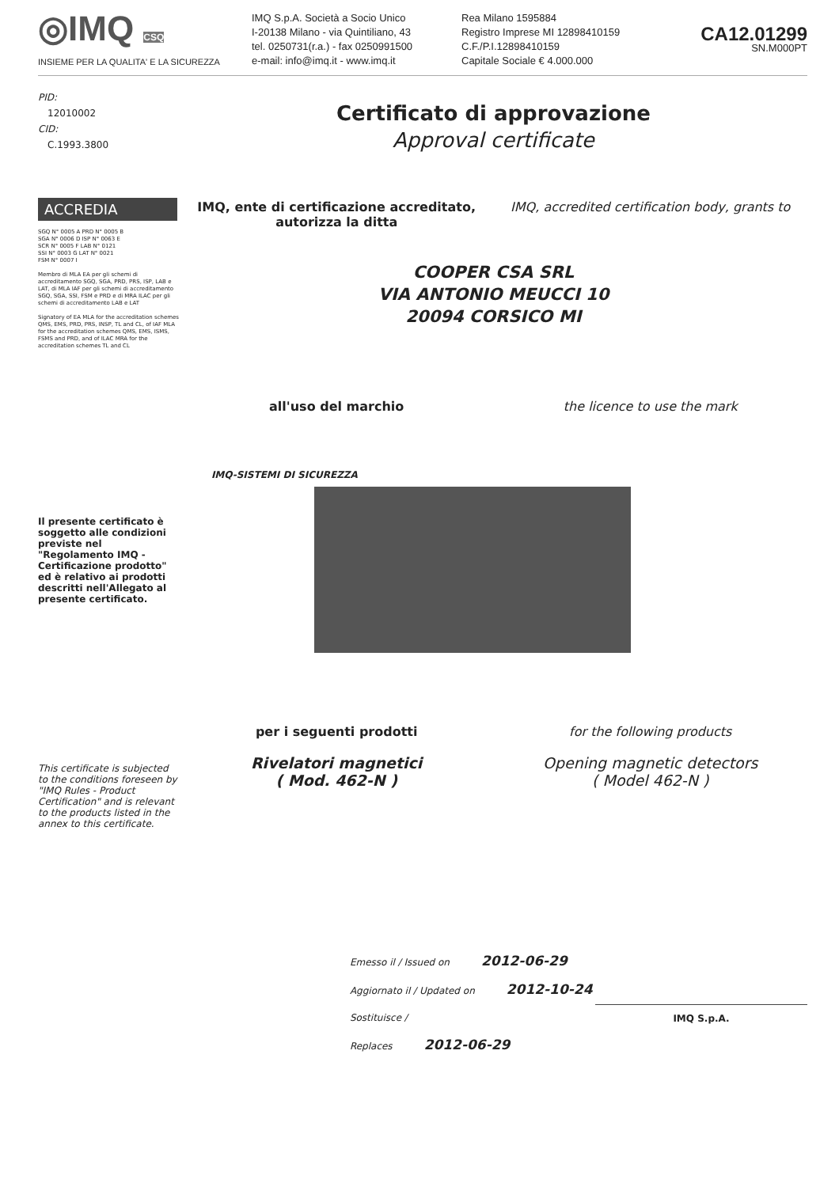◎IMQ CSQ
INSIEME PER LA QUALITA' E LA SICUREZZA
IMQ S.p.A. Società a Socio Unico
I-20138 Milano - via Quintiliano, 43
tel. 0250731(r.a.) - fax 0250991500
e-mail: info@imq.it - www.imq.it
Rea Milano 1595884
Registro Imprese MI 12898410159
C.F./P.I.12898410159
Capitale Sociale € 4.000.000
CA12.01299
SN.M000PT
PID:
12010002
CID:
C.1993.3800
ACCREDIA
SGQ N° 0005 A PRD N° 0005 B
SGA N° 0006 D ISP N° 0063 E
SCR N° 0005 F LAB N° 0121
SSI N° 0003 G LAT N° 0021
FSM N° 0007 I
Membro di MLA EA per gli schemi di accreditamento SGQ, SGA, PRD, PRS, ISP, LAB e LAT, di MLA IAF per gli schemi di accreditamento SGQ, SGA, SSI, FSM e PRD e di MRA ILAC per gli schemi di accreditamento LAB e LAT
Signatory of EA MLA for the accreditation schemes QMS, EMS, PRD, PRS, INSP, TL and CL, of IAF MLA for the accreditation schemes QMS, EMS, ISMS, FSMS and PRD, and of ILAC MRA for the accreditation schemes TL and CL
Il presente certificato è soggetto alle condizioni previste nel "Regolamento IMQ - Certificazione prodotto" ed è relativo ai prodotti descritti nell'Allegato al presente certificato.
This certificate is subjected to the conditions foreseen by "IMQ Rules - Product Certification" and is relevant to the products listed in the annex to this certificate.
Certificato di approvazione
Approval certificate
IMQ, ente di certificazione accreditato, autorizza la ditta
IMQ, accredited certification body, grants to
COOPER CSA SRL
VIA ANTONIO MEUCCI 10
20094 CORSICO MI
all'uso del marchio the licence to use the mark
IMQ-SISTEMI DI SICUREZZA
per i seguenti prodotti
Rivelatori magnetici
( Mod. 462-N )
for the following products
Opening magnetic detectors
( Model 462-N )
Emesso il / Issued on 2012-06-29
Aggiornato il / Updated on 2012-10-24
Sostituisce / Replaces 2012-06-29 IMQ S.p.A.